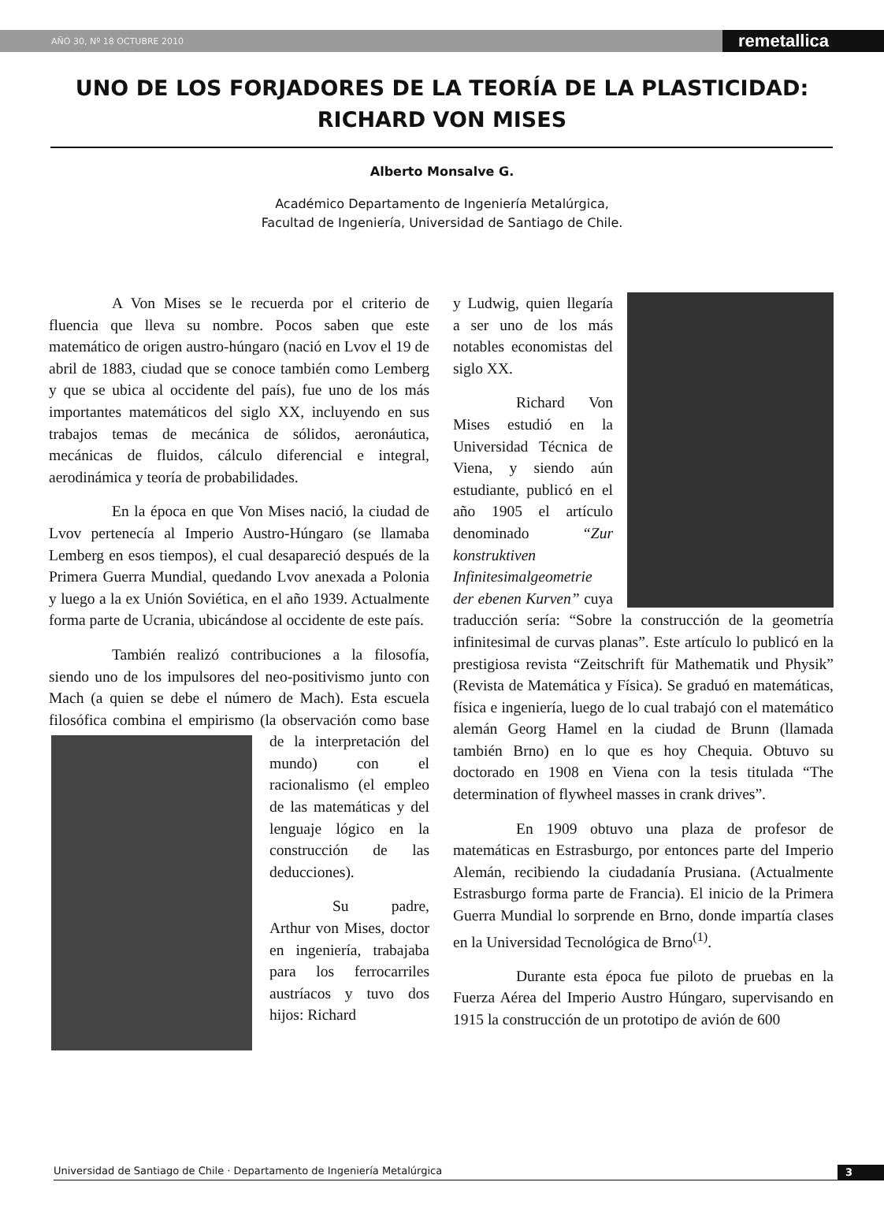AÑO 30, Nº 18 OCTUBRE 2010 remetallica
UNO DE LOS FORJADORES DE LA TEORÍA DE LA PLASTICIDAD:
RICHARD VON MISES
Alberto Monsalve G.
Académico Departamento de Ingeniería Metalúrgica,
Facultad de Ingeniería, Universidad de Santiago de Chile.
A Von Mises se le recuerda por el criterio de fluencia que lleva su nombre. Pocos saben que este matemático de origen austro-húngaro (nació en Lvov el 19 de abril de 1883, ciudad que se conoce también como Lemberg y que se ubica al occidente del país), fue uno de los más importantes matemáticos del siglo XX, incluyendo en sus trabajos temas de mecánica de sólidos, aeronáutica, mecánicas de fluidos, cálculo diferencial e integral, aerodinámica y teoría de probabilidades.
En la época en que Von Mises nació, la ciudad de Lvov pertenecía al Imperio Austro-Húngaro (se llamaba Lemberg en esos tiempos), el cual desapareció después de la Primera Guerra Mundial, quedando Lvov anexada a Polonia y luego a la ex Unión Soviética, en el año 1939. Actualmente forma parte de Ucrania, ubicándose al occidente de este país.
También realizó contribuciones a la filosofía, siendo uno de los impulsores del neo-positivismo junto con Mach (a quien se debe el número de Mach). Esta escuela filosófica combina el empirismo (la observación como base de la interpretación del mundo) con el racionalismo (el empleo de las matemáticas y del lenguaje lógico en la construcción de las deducciones).
Su padre, Arthur von Mises, doctor en ingeniería, trabajaba para los ferrocarriles austríacos y tuvo dos hijos: Richard
y Ludwig, quien llegaría a ser uno de los más notables economistas del siglo XX.
Richard Von Mises estudió en la Universidad Técnica de Viena, y siendo aún estudiante, publicó en el año 1905 el artículo denominado “Zur konstruktiven Infinitesimalgeometrie der ebenen Kurven” cuya traducción sería: “Sobre la construcción de la geometría infinitesimal de curvas planas”. Este artículo lo publicó en la prestigiosa revista “Zeitschrift für Mathematik und Physik” (Revista de Matemática y Física). Se graduó en matemáticas, física e ingeniería, luego de lo cual trabajó con el matemático alemán Georg Hamel en la ciudad de Brunn (llamada también Brno) en lo que es hoy Chequia. Obtuvo su doctorado en 1908 en Viena con la tesis titulada “The determination of flywheel masses in crank drives”.
En 1909 obtuvo una plaza de profesor de matemáticas en Estrasburgo, por entonces parte del Imperio Alemán, recibiendo la ciudadanía Prusiana. (Actualmente Estrasburgo forma parte de Francia). El inicio de la Primera Guerra Mundial lo sorprende en Brno, donde impartía clases en la Universidad Tecnológica de Brno<sup>(1)</sup>.
Durante esta época fue piloto de pruebas en la Fuerza Aérea del Imperio Austro Húngaro, supervisando en 1915 la construcción de un prototipo de avión de 600
Universidad de Santiago de Chile · Departamento de Ingeniería Metalúrgica 3